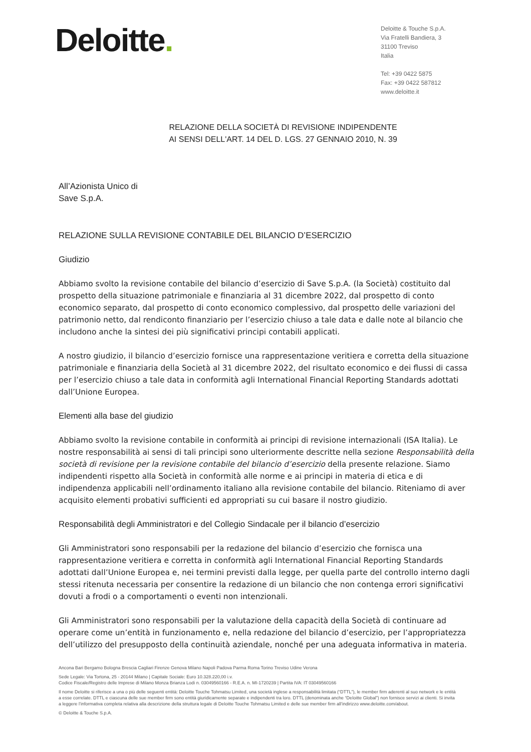Deloitte.
Deloitte & Touche S.p.A.
Via Fratelli Bandiera, 3
31100 Treviso
Italia
Tel: +39 0422 5875
Fax: +39 0422 587812
www.deloitte.it
RELAZIONE DELLA SOCIETÀ DI REVISIONE INDIPENDENTE
AI SENSI DELL'ART. 14 DEL D. LGS. 27 GENNAIO 2010, N. 39
All’Azionista Unico di
Save S.p.A.
RELAZIONE SULLA REVISIONE CONTABILE DEL BILANCIO D’ESERCIZIO
Giudizio
Abbiamo svolto la revisione contabile del bilancio d’esercizio di Save S.p.A. (la Società) costituito dal prospetto della situazione patrimoniale e finanziaria al 31 dicembre 2022, dal prospetto di conto economico separato, dal prospetto di conto economico complessivo, dal prospetto delle variazioni del patrimonio netto, dal rendiconto finanziario per l’esercizio chiuso a tale data e dalle note al bilancio che includono anche la sintesi dei più significativi principi contabili applicati.
A nostro giudizio, il bilancio d’esercizio fornisce una rappresentazione veritiera e corretta della situazione patrimoniale e finanziaria della Società al 31 dicembre 2022, del risultato economico e dei flussi di cassa per l’esercizio chiuso a tale data in conformità agli International Financial Reporting Standards adottati dall’Unione Europea.
Elementi alla base del giudizio
Abbiamo svolto la revisione contabile in conformità ai principi di revisione internazionali (ISA Italia). Le nostre responsabilità ai sensi di tali principi sono ulteriormente descritte nella sezione Responsabilità della società di revisione per la revisione contabile del bilancio d’esercizio della presente relazione. Siamo indipendenti rispetto alla Società in conformità alle norme e ai principi in materia di etica e di indipendenza applicabili nell’ordinamento italiano alla revisione contabile del bilancio. Riteniamo di aver acquisito elementi probativi sufficienti ed appropriati su cui basare il nostro giudizio.
Responsabilità degli Amministratori e del Collegio Sindacale per il bilancio d’esercizio
Gli Amministratori sono responsabili per la redazione del bilancio d’esercizio che fornisca una rappresentazione veritiera e corretta in conformità agli International Financial Reporting Standards adottati dall’Unione Europea e, nei termini previsti dalla legge, per quella parte del controllo interno dagli stessi ritenuta necessaria per consentire la redazione di un bilancio che non contenga errori significativi dovuti a frodi o a comportamenti o eventi non intenzionali.
Gli Amministratori sono responsabili per la valutazione della capacità della Società di continuare ad operare come un’entità in funzionamento e, nella redazione del bilancio d’esercizio, per l’appropriatezza dell’utilizzo del presupposto della continuità aziendale, nonché per una adeguata informativa in materia.
Ancona Bari Bergamo Bologna Brescia Cagliari Firenze Genova Milano Napoli Padova Parma Roma Torino Treviso Udine Verona
Sede Legale: Via Tortona, 25 - 20144 Milano | Capitale Sociale: Euro 10.328.220,00 i.v.
Codice Fiscale/Registro delle Imprese di Milano Monza Brianza Lodi n. 03049560166 - R.E.A. n. MI-1720239 | Partita IVA: IT 03049560166
Il nome Deloitte si riferisce a una o più delle seguenti entità: Deloitte Touche Tohmatsu Limited, una società inglese a responsabilità limitata (“DTTL”), le member firm aderenti al suo network e le entità a esse correlate. DTTL e ciascuna delle sue member firm sono entità giuridicamente separate e indipendenti tra loro. DTTL (denominata anche “Deloitte Global”) non fornisce servizi ai clienti. Si invita a leggere l’informativa completa relativa alla descrizione della struttura legale di Deloitte Touche Tohmatsu Limited e delle sue member firm all’indirizzo www.deloitte.com/about.
© Deloitte & Touche S.p.A.